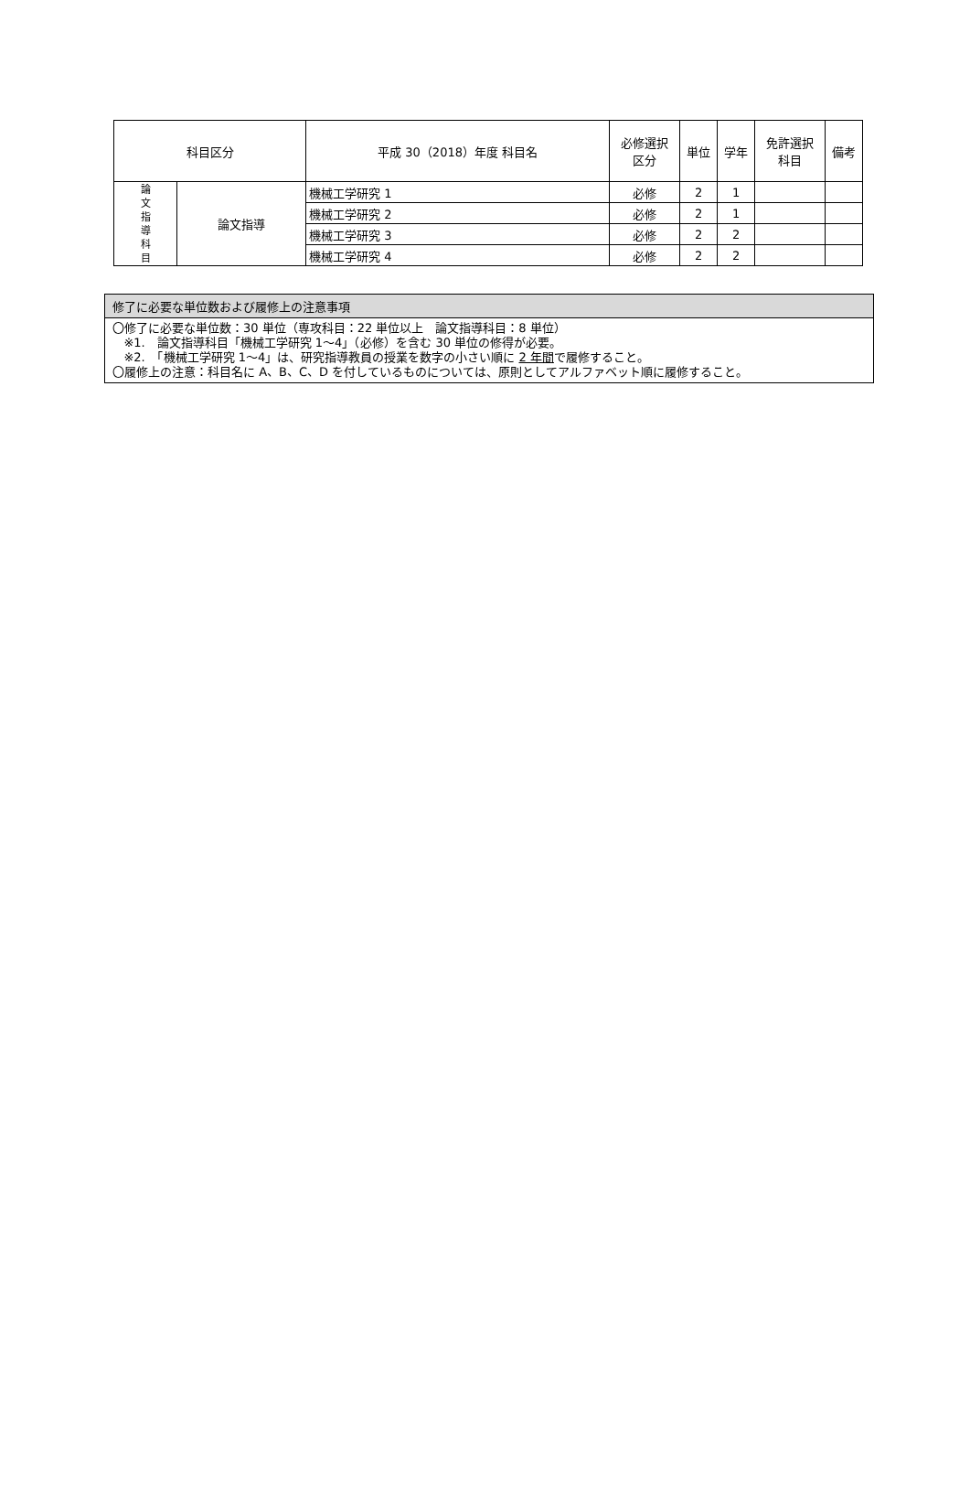| 科目区分 | | 平成 30（2018）年度 科目名 | 必修選択 区分 | 単位 | 学年 | 免許選択 科目 | 備考 |
| --- | --- | --- | --- | --- | --- | --- | --- |
| 論 文 指 導 科 目 | 論文指導 | 機械工学研究 1 | 必修 | 2 | 1 | | |
| | | 機械工学研究 2 | 必修 | 2 | 1 | | |
| | | 機械工学研究 3 | 必修 | 2 | 2 | | |
| | | 機械工学研究 4 | 必修 | 2 | 2 | | |
修了に必要な単位数および履修上の注意事項
〇修了に必要な単位数：30 単位（専攻科目：22 単位以上　論文指導科目：8 単位）
※1.　論文指導科目「機械工学研究 1～4」（必修）を含む 30 単位の修得が必要。
※2.　「機械工学研究 1～4」は、研究指導教員の授業を数字の小さい順に 2 年間で履修すること。
〇履修上の注意：科目名に A、B、C、D を付しているものについては、原則としてアルファベット順に履修すること。